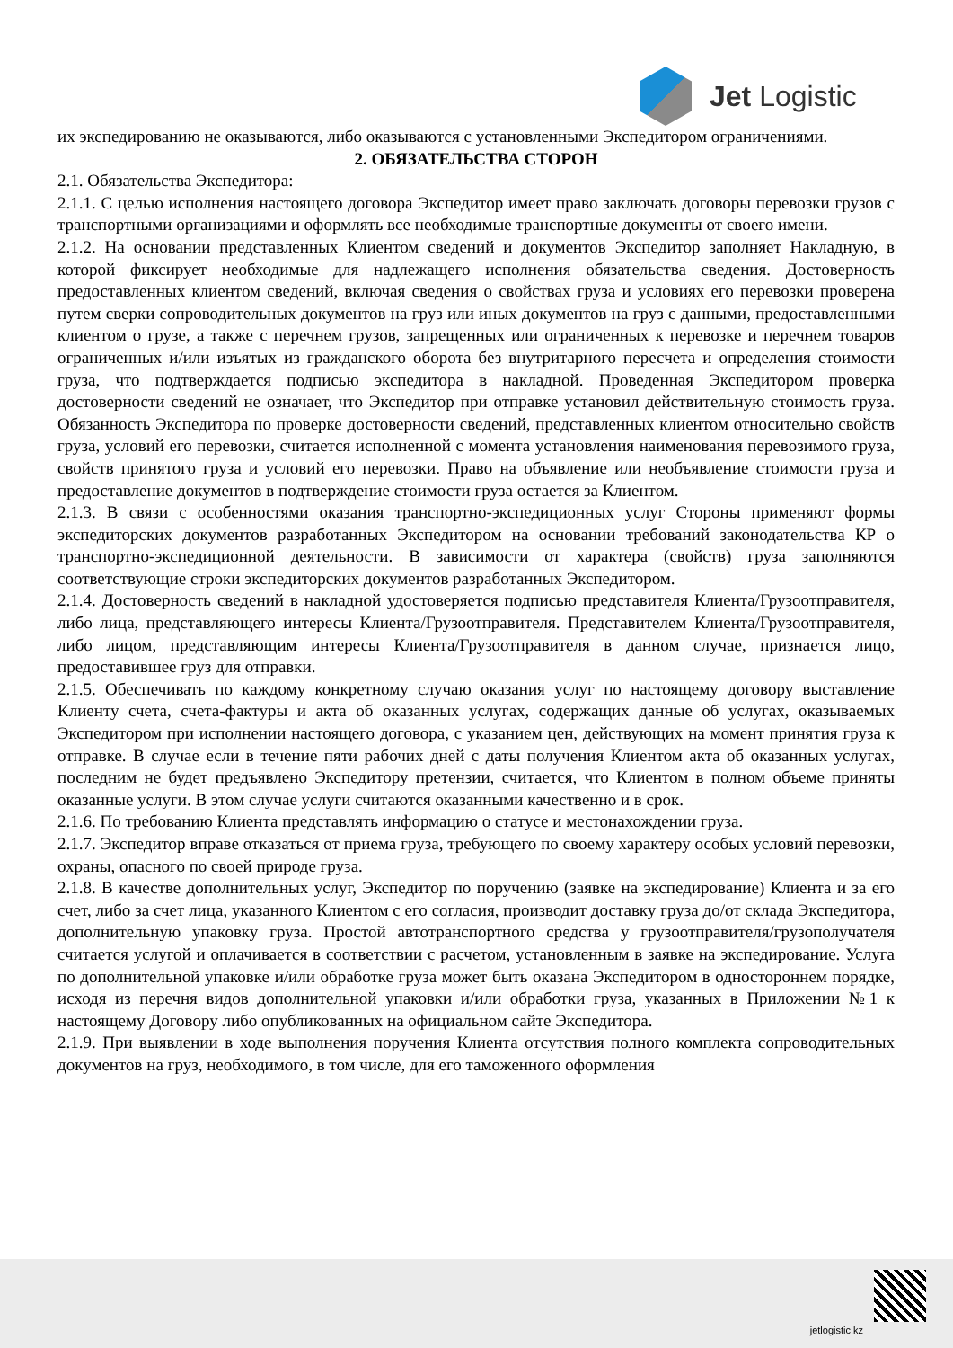Jet Logistic
их экспедированию не оказываются, либо оказываются с установленными Экспедитором ограничениями.
2. ОБЯЗАТЕЛЬСТВА СТОРОН
2.1. Обязательства Экспедитора:
2.1.1. С целью исполнения настоящего договора Экспедитор имеет право заключать договоры перевозки грузов с транспортными организациями и оформлять все необходимые транспортные документы от своего имени.
2.1.2. На основании представленных Клиентом сведений и документов Экспедитор заполняет Накладную, в которой фиксирует необходимые для надлежащего исполнения обязательства сведения. Достоверность предоставленных клиентом сведений, включая сведения о свойствах груза и условиях его перевозки проверена путем сверки сопроводительных документов на груз или иных документов на груз с данными, предоставленными клиентом о грузе, а также с перечнем грузов, запрещенных или ограниченных к перевозке и перечнем товаров ограниченных и/или изъятых из гражданского оборота без внутритарного пересчета и определения стоимости груза, что подтверждается подписью экспедитора в накладной. Проведенная Экспедитором проверка достоверности сведений не означает, что Экспедитор при отправке установил действительную стоимость груза. Обязанность Экспедитора по проверке достоверности сведений, представленных клиентом относительно свойств груза, условий его перевозки, считается исполненной с момента установления наименования перевозимого груза, свойств принятого груза и условий его перевозки. Право на объявление или необъявление стоимости груза и предоставление документов в подтверждение стоимости груза остается за Клиентом.
2.1.3. В связи с особенностями оказания транспортно-экспедиционных услуг Стороны применяют формы экспедиторских документов разработанных Экспедитором на основании требований законодательства КР о транспортно-экспедиционной деятельности. В зависимости от характера (свойств) груза заполняются соответствующие строки экспедиторских документов разработанных Экспедитором.
2.1.4. Достоверность сведений в накладной удостоверяется подписью представителя Клиента/Грузоотправителя, либо лица, представляющего интересы Клиента/Грузоотправителя. Представителем Клиента/Грузоотправителя, либо лицом, представляющим интересы Клиента/Грузоотправителя в данном случае, признается лицо, предоставившее груз для отправки.
2.1.5. Обеспечивать по каждому конкретному случаю оказания услуг по настоящему договору выставление Клиенту счета, счета-фактуры и акта об оказанных услугах, содержащих данные об услугах, оказываемых Экспедитором при исполнении настоящего договора, с указанием цен, действующих на момент принятия груза к отправке. В случае если в течение пяти рабочих дней с даты получения Клиентом акта об оказанных услугах, последним не будет предъявлено Экспедитору претензии, считается, что Клиентом в полном объеме приняты оказанные услуги. В этом случае услуги считаются оказанными качественно и в срок.
2.1.6. По требованию Клиента представлять информацию о статусе и местонахождении груза.
2.1.7. Экспедитор вправе отказаться от приема груза, требующего по своему характеру особых условий перевозки, охраны, опасного по своей природе груза.
2.1.8. В качестве дополнительных услуг, Экспедитор по поручению (заявке на экспедирование) Клиента и за его счет, либо за счет лица, указанного Клиентом с его согласия, производит доставку груза до/от склада Экспедитора, дополнительную упаковку груза. Простой автотранспортного средства у грузоотправителя/грузополучателя считается услугой и оплачивается в соответствии с расчетом, установленным в заявке на экспедирование. Услуга по дополнительной упаковке и/или обработке груза может быть оказана Экспедитором в одностороннем порядке, исходя из перечня видов дополнительной упаковки и/или обработки груза, указанных в Приложении №1 к настоящему Договору либо опубликованных на официальном сайте Экспедитора.
2.1.9. При выявлении в ходе выполнения поручения Клиента отсутствия полного комплекта сопроводительных документов на груз, необходимого, в том числе, для его таможенного оформления
jetlogistic.kz